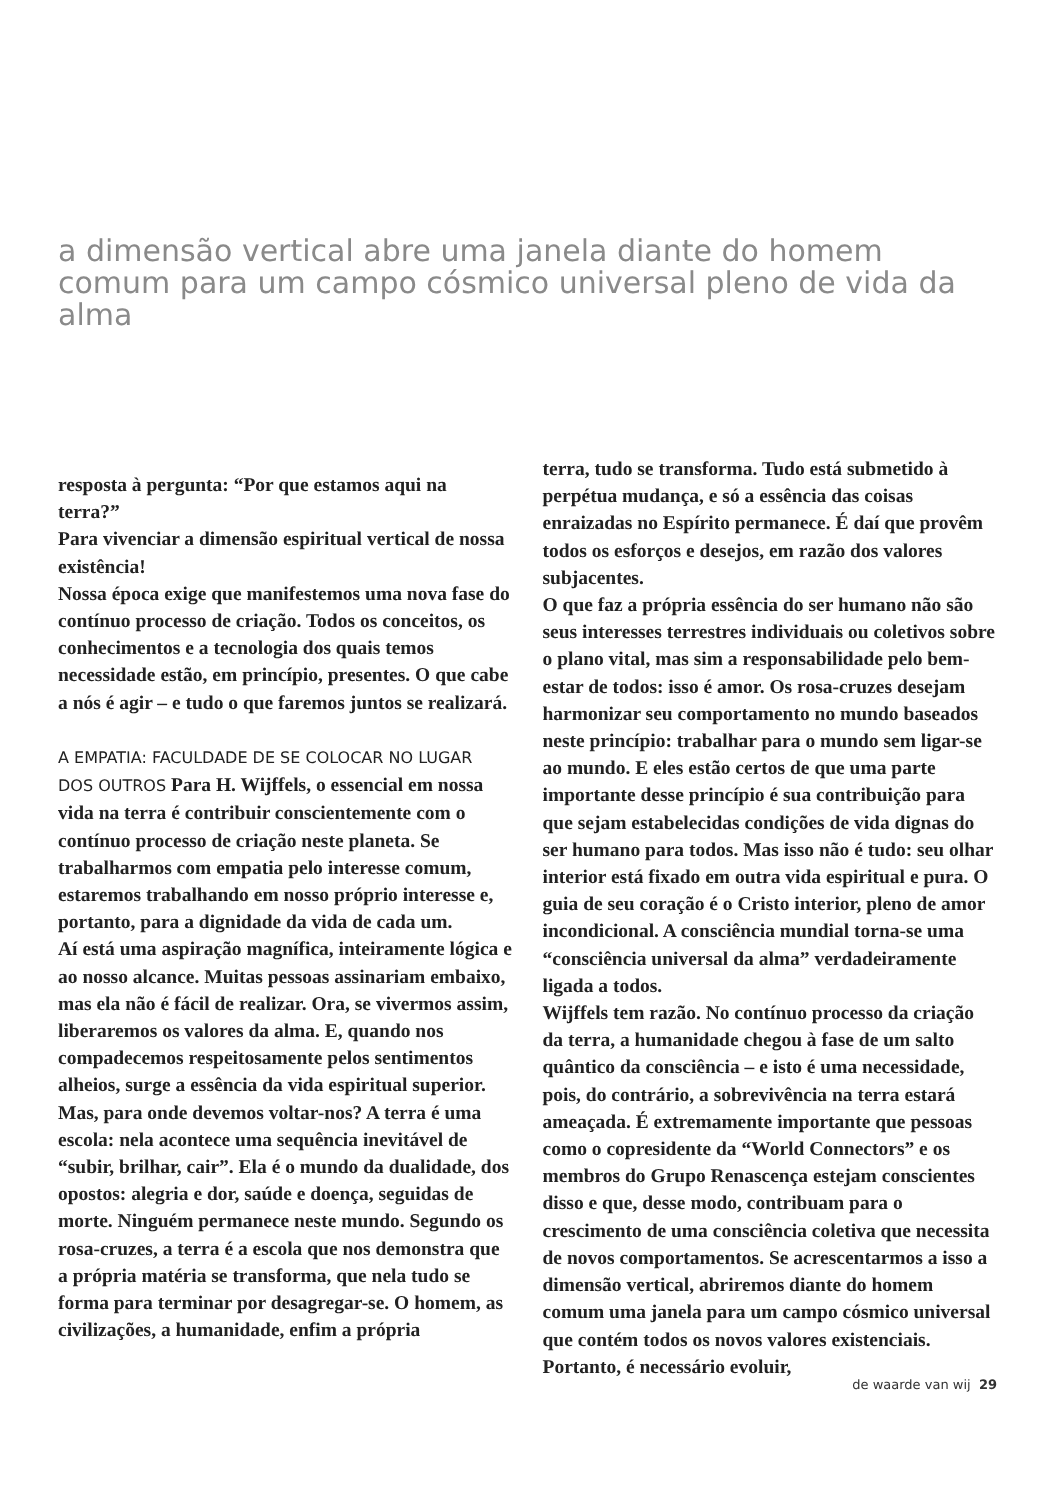a dimensão vertical abre uma janela diante do homem comum para um campo cósmico universal pleno de vida da alma
resposta à pergunta: “Por que estamos aqui na terra?”
Para vivenciar a dimensão espiritual vertical de nossa existência!
Nossa época exige que manifestemos uma nova fase do contínuo processo de criação. Todos os conceitos, os conhecimentos e a tecnologia dos quais temos necessidade estão, em princípio, presentes. O que cabe a nós é agir – e tudo o que faremos juntos se realizará.
A EMPATIA: FACULDADE DE SE COLOCAR NO LUGAR DOS OUTROS Para H. Wijffels, o essencial em nossa vida na terra é contribuir conscientemente com o contínuo processo de criação neste planeta. Se trabalharmos com empatia pelo interesse comum, estaremos trabalhando em nosso próprio interesse e, portanto, para a dignidade da vida de cada um.
Aí está uma aspiração magnífica, inteiramente lógica e ao nosso alcance. Muitas pessoas assinariam embaixo, mas ela não é fácil de realizar. Ora, se vivermos assim, liberaremos os valores da alma. E, quando nos compadecemos respeitosamente pelos sentimentos alheios, surge a essência da vida espiritual superior.
Mas, para onde devemos voltar-nos? A terra é uma escola: nela acontece uma sequência inevitável de “subir, brilhar, cair”. Ela é o mundo da dualidade, dos opostos: alegria e dor, saúde e doença, seguidas de morte. Ninguém permanece neste mundo. Segundo os rosa-cruzes, a terra é a escola que nos demonstra que a própria matéria se transforma, que nela tudo se forma para terminar por desagregar-se. O homem, as civilizações, a humanidade, enfim a própria
terra, tudo se transforma. Tudo está submetido à perpétua mudança, e só a essência das coisas enraizadas no Espírito permanece. É daí que provêm todos os esforços e desejos, em razão dos valores subjacentes.
O que faz a própria essência do ser humano não são seus interesses terrestres individuais ou coletivos sobre o plano vital, mas sim a responsabilidade pelo bem-estar de todos: isso é amor. Os rosa-cruzes desejam harmonizar seu comportamento no mundo baseados neste princípio: trabalhar para o mundo sem ligar-se ao mundo. E eles estão certos de que uma parte importante desse princípio é sua contribuição para que sejam estabelecidas condições de vida dignas do ser humano para todos. Mas isso não é tudo: seu olhar interior está fixado em outra vida espiritual e pura. O guia de seu coração é o Cristo interior, pleno de amor incondicional. A consciência mundial torna-se uma “consciência universal da alma” verdadeiramente ligada a todos.
Wijffels tem razão. No contínuo processo da criação da terra, a humanidade chegou à fase de um salto quântico da consciência – e isto é uma necessidade, pois, do contrário, a sobrevivência na terra estará ameaçada. É extremamente importante que pessoas como o copresidente da “World Connectors” e os membros do Grupo Renascença estejam conscientes disso e que, desse modo, contribuam para o crescimento de uma consciência coletiva que necessita de novos comportamentos. Se acrescentarmos a isso a dimensão vertical, abriremos diante do homem comum uma janela para um campo cósmico universal que contém todos os novos valores existenciais. Portanto, é necessário evoluir,
de waarde van wij 29